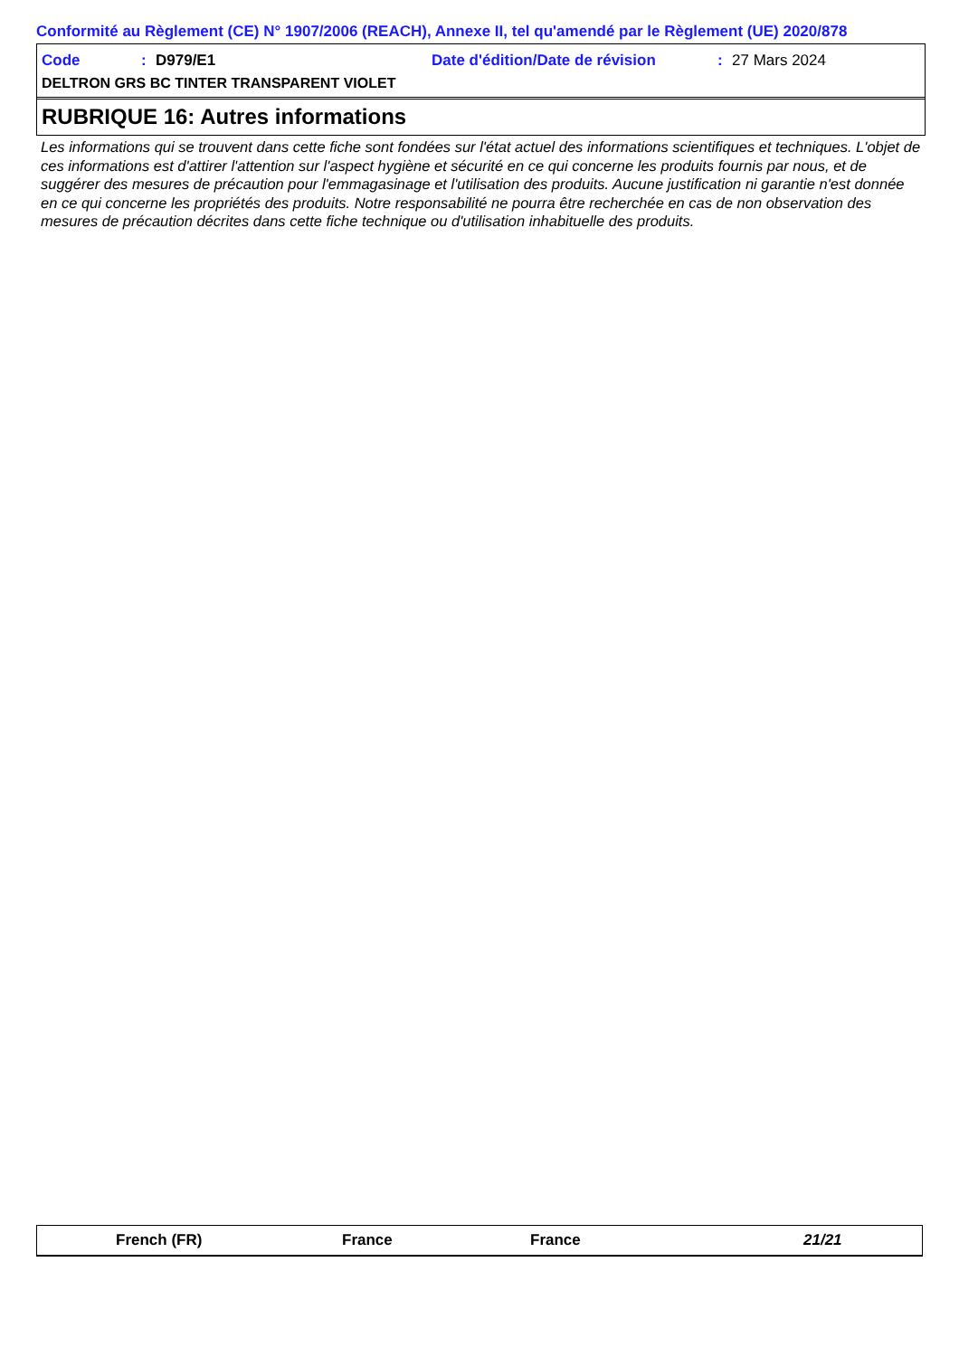Conformité au Règlement (CE) N° 1907/2006 (REACH), Annexe II, tel qu'amendé par le Règlement (UE) 2020/878
Code: D979/E1 Date d'édition/Date de révision: 27 Mars 2024
DELTRON GRS BC TINTER TRANSPARENT VIOLET
RUBRIQUE 16: Autres informations
Les informations qui se trouvent dans cette fiche sont fondées sur l'état actuel des informations scientifiques et techniques. L'objet de ces informations est d'attirer l'attention sur l'aspect hygiène et sécurité en ce qui concerne les produits fournis par nous, et de suggérer des mesures de précaution pour l'emmagasinage et l'utilisation des produits. Aucune justification ni garantie n'est donnée en ce qui concerne les propriétés des produits. Notre responsabilité ne pourra être recherchée en cas de non observation des mesures de précaution décrites dans cette fiche technique ou d'utilisation inhabituelle des produits.
French (FR) France France 21/21